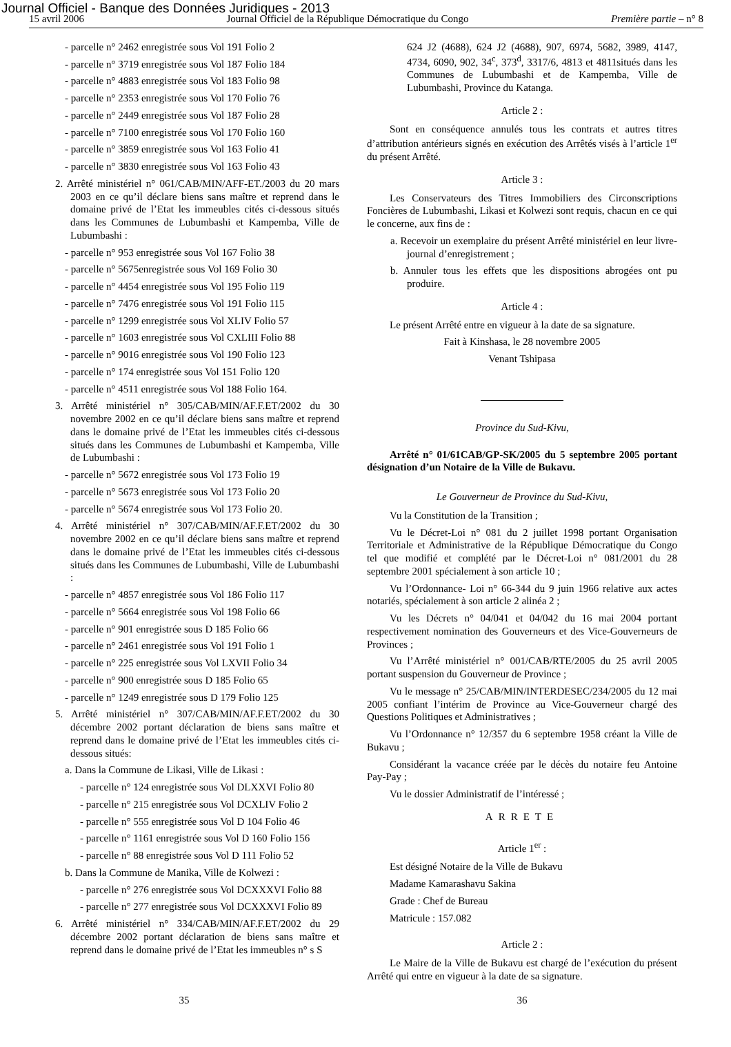Journal Officiel - Banque des Données Juridiques - 2013
15 avril 2006 Journal Officiel de la République Démocratique du Congo Première partie – n° 8
- parcelle n° 2462 enregistrée sous Vol 191 Folio 2
- parcelle n° 3719 enregistrée sous Vol 187 Folio 184
- parcelle n° 4883 enregistrée sous Vol 183 Folio 98
- parcelle n° 2353 enregistrée sous Vol 170 Folio 76
- parcelle n° 2449 enregistrée sous Vol 187 Folio 28
- parcelle n° 7100 enregistrée sous Vol 170 Folio 160
- parcelle n° 3859 enregistrée sous Vol 163 Folio 41
- parcelle n° 3830 enregistrée sous Vol 163 Folio 43
2. Arrêté ministériel n° 061/CAB/MIN/AFF-ET./2003 du 20 mars 2003 en ce qu’il déclare biens sans maître et reprend dans le domaine privé de l’Etat les immeubles cités ci-dessous situés dans les Communes de Lubumbashi et Kampemba, Ville de Lubumbashi :
- parcelle n° 953 enregistrée sous Vol 167 Folio 38
- parcelle n° 5675enregistrée sous Vol 169 Folio 30
- parcelle n° 4454 enregistrée sous Vol 195 Folio 119
- parcelle n° 7476 enregistrée sous Vol 191 Folio 115
- parcelle n° 1299 enregistrée sous Vol XLIV Folio 57
- parcelle n° 1603 enregistrée sous Vol CXLIII Folio 88
- parcelle n° 9016 enregistrée sous Vol 190 Folio 123
- parcelle n° 174 enregistrée sous Vol 151 Folio 120
- parcelle n° 4511 enregistrée sous Vol 188 Folio 164.
3. Arrêté ministériel n° 305/CAB/MIN/AF.F.ET/2002 du 30 novembre 2002 en ce qu’il déclare biens sans maître et reprend dans le domaine privé de l’Etat les immeubles cités ci-dessous situés dans les Communes de Lubumbashi et Kampemba, Ville de Lubumbashi :
- parcelle n° 5672 enregistrée sous Vol 173 Folio 19
- parcelle n° 5673 enregistrée sous Vol 173 Folio 20
- parcelle n° 5674 enregistrée sous Vol 173 Folio 20.
4. Arrêté ministériel n° 307/CAB/MIN/AF.F.ET/2002 du 30 novembre 2002 en ce qu’il déclare biens sans maître et reprend dans le domaine privé de l’Etat les immeubles cités ci-dessous situés dans les Communes de Lubumbashi, Ville de Lubumbashi :
- parcelle n° 4857 enregistrée sous Vol 186 Folio 117
- parcelle n° 5664 enregistrée sous Vol 198 Folio 66
- parcelle n° 901 enregistrée sous D 185 Folio 66
- parcelle n° 2461 enregistrée sous Vol 191 Folio 1
- parcelle n° 225 enregistrée sous Vol LXVII Folio 34
- parcelle n° 900 enregistrée sous D 185 Folio 65
- parcelle n° 1249 enregistrée sous D 179 Folio 125
5. Arrêté ministériel n° 307/CAB/MIN/AF.F.ET/2002 du 30 décembre 2002 portant déclaration de biens sans maître et reprend dans le domaine privé de l’Etat les immeubles cités ci-dessous situés:
a. Dans la Commune de Likasi, Ville de Likasi :
- parcelle n° 124 enregistrée sous Vol DLXXVI Folio 80
- parcelle n° 215 enregistrée sous Vol DCXLIV Folio 2
- parcelle n° 555 enregistrée sous Vol D 104 Folio 46
- parcelle n° 1161 enregistrée sous Vol D 160 Folio 156
- parcelle n° 88 enregistrée sous Vol D 111 Folio 52
b. Dans la Commune de Manika, Ville de Kolwezi :
- parcelle n° 276 enregistrée sous Vol DCXXXVI Folio 88
- parcelle n° 277 enregistrée sous Vol DCXXXVI Folio 89
6. Arrêté ministériel n° 334/CAB/MIN/AF.F.ET/2002 du 29 décembre 2002 portant déclaration de biens sans maître et reprend dans le domaine privé de l’Etat les immeubles n° s S
624 J2 (4688), 624 J2 (4688), 907, 6974, 5682, 3989, 4147, 4734, 6090, 902, 34<sup>c</sup>, 373<sup>d</sup>, 3317/6, 4813 et 4811situés dans les Communes de Lubumbashi et de Kampemba, Ville de Lubumbashi, Province du Katanga.
Article 2 :
Sont en conséquence annulés tous les contrats et autres titres d’attribution antérieurs signés en exécution des Arrêtés visés à l’article 1<sup>er</sup> du présent Arrêté.
Article 3 :
Les Conservateurs des Titres Immobiliers des Circonscriptions Foncières de Lubumbashi, Likasi et Kolwezi sont requis, chacun en ce qui le concerne, aux fins de :
a. Recevoir un exemplaire du présent Arrêté ministériel en leur livre-journal d’enregistrement ;
b. Annuler tous les effets que les dispositions abrogées ont pu produire.
Article 4 :
Le présent Arrêté entre en vigueur à la date de sa signature.
Fait à Kinshasa, le 28 novembre 2005
Venant Tshipasa
Province du Sud-Kivu,
Arrêté n° 01/61CAB/GP-SK/2005 du 5 septembre 2005 portant désignation d’un Notaire de la Ville de Bukavu.
Le Gouverneur de Province du Sud-Kivu,
Vu la Constitution de la Transition ;
Vu le Décret-Loi n° 081 du 2 juillet 1998 portant Organisation Territoriale et Administrative de la République Démocratique du Congo tel que modifié et complété par le Décret-Loi n° 081/2001 du 28 septembre 2001 spécialement à son article 10 ;
Vu l’Ordonnance- Loi n° 66-344 du 9 juin 1966 relative aux actes notariés, spécialement à son article 2 alinéa 2 ;
Vu les Décrets n° 04/041 et 04/042 du 16 mai 2004 portant respectivement nomination des Gouverneurs et des Vice-Gouverneurs de Provinces ;
Vu l’Arrêté ministériel n° 001/CAB/RTE/2005 du 25 avril 2005 portant suspension du Gouverneur de Province ;
Vu le message n° 25/CAB/MIN/INTERDESEC/234/2005 du 12 mai 2005 confiant l’intérim de Province au Vice-Gouverneur chargé des Questions Politiques et Administratives ;
Vu l’Ordonnance n° 12/357 du 6 septembre 1958 créant la Ville de Bukavu ;
Considérant la vacance créée par le décès du notaire feu Antoine Pay-Pay ;
Vu le dossier Administratif de l’intéressé ;
ARRETE
Article 1<sup>er</sup> :
Est désigné Notaire de la Ville de Bukavu
Madame Kamarashavu Sakina
Grade : Chef de Bureau
Matricule : 157.082
Article 2 :
Le Maire de la Ville de Bukavu est chargé de l’exécution du présent Arrêté qui entre en vigueur à la date de sa signature.
35 36